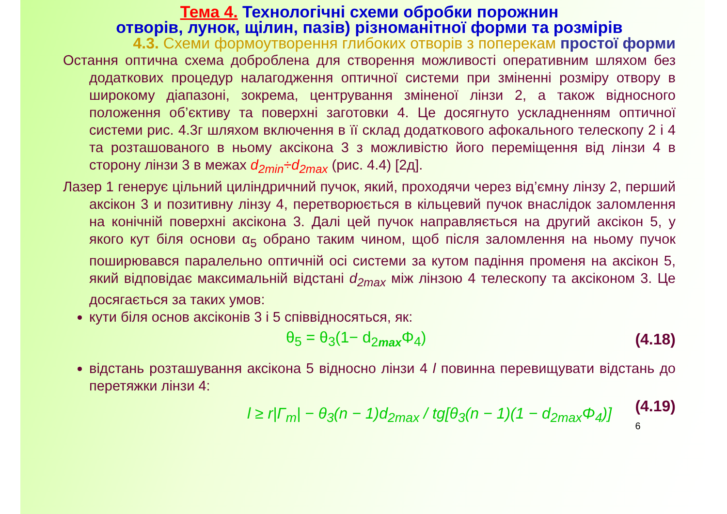Тема 4. Технологічні схеми обробки порожнин
отворів, лунок, щілин, пазів) різноманітної форми та розмірів
4.3. Схеми формоутворення глибоких отворів з поперекам простої форми
Остання оптична схема доброблена для створення можливості оперативним шляхом без додаткових процедур налагодження оптичної системи при зміненні розміру отвору в широкому діапазоні, зокрема, центрування зміненої лінзи 2, а також відносного положення об’єктиву та поверхні заготовки 4. Це досягнуто ускладненням оптичної системи рис. 4.3г шляхом включення в її склад додаткового афокального телескопу 2 і 4 та розташованого в ньому аксікона 3 з можливістю його переміщення від лінзи 4 в сторону лінзи 3 в межах d<sub>2min</sub>÷d<sub>2max</sub> (рис. 4.4) [2д].
Лазер 1 генерує цільний циліндричний пучок, який, проходячи через від’ємну лінзу 2, перший аксікон 3 и позитивну лінзу 4, перетворюється в кільцевий пучок внаслідок заломлення на конічній поверхні аксікона 3. Далі цей пучок направляється на другий аксікон 5, у якого кут біля основи α<sub>5</sub> обрано таким чином, щоб після заломлення на ньому пучок поширювався паралельно оптичній осі системи за кутом падіння променя на аксікон 5, який відповідає максимальній відстані d<sub>2max</sub> між лінзою 4 телескопу та аксіконом 3. Це досягається за таких умов:
кути біля основ аксіконів 3 і 5 співвідносяться, як:
θ<sub>5</sub> = θ<sub>3</sub>(1− d<sub>2max</sub>Φ<sub>4</sub>) (4.18)
відстань розташування аксікона 5 відносно лінзи 4 l повинна перевищувати відстань до перетяжки лінзи 4:
l ≥ r|Γ<sub>m</sub>| − θ<sub>3</sub>(n − 1)d<sub>2max</sub> / tg[θ<sub>3</sub>(n − 1)(1 − d<sub>2max</sub>Φ<sub>4</sub>)] (4.19)
6